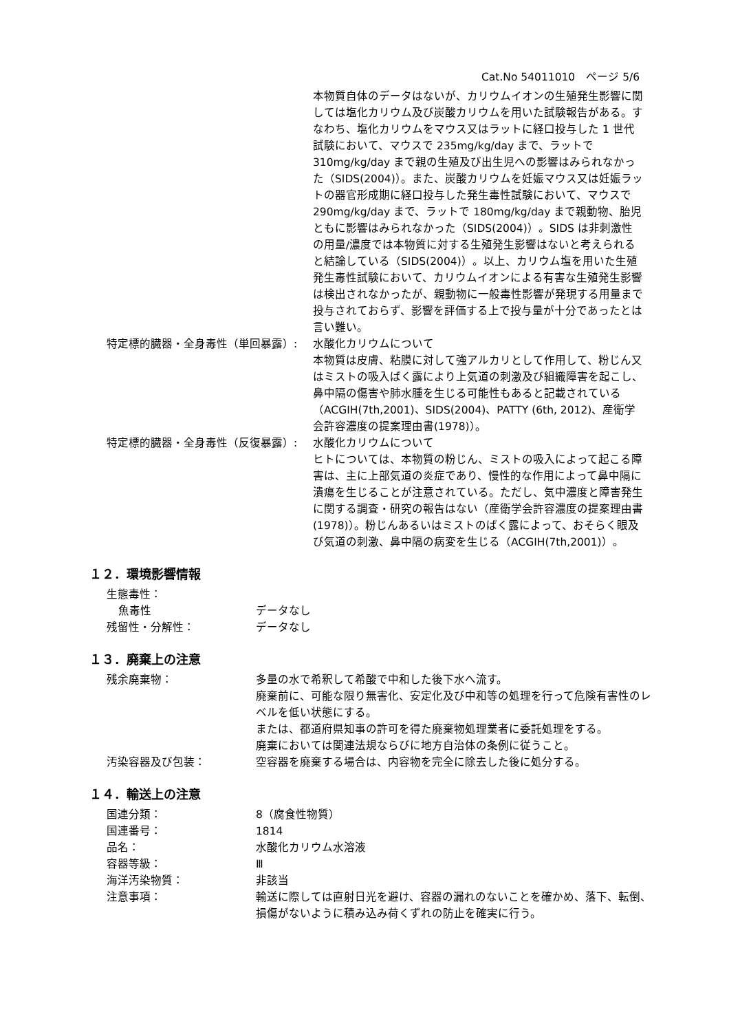Cat.No 54011010　ページ 5/6
本物質自体のデータはないが、カリウムイオンの生殖発生影響に関しては塩化カリウム及び炭酸カリウムを用いた試験報告がある。すなわち、塩化カリウムをマウス又はラットに経口投与した 1 世代試験において、マウスで 235mg/kg/day まで、ラットで 310mg/kg/day まで親の生殖及び出生児への影響はみられなかった（SIDS(2004)）。また、炭酸カリウムを妊娠マウス又は妊娠ラットの器官形成期に経口投与した発生毒性試験において、マウスで 290mg/kg/day まで、ラットで 180mg/kg/day まで親動物、胎児ともに影響はみられなかった（SIDS(2004)）。SIDS は非刺激性の用量/濃度では本物質に対する生殖発生影響はないと考えられると結論している（SIDS(2004)）。以上、カリウム塩を用いた生殖発生毒性試験において、カリウムイオンによる有害な生殖発生影響は検出されなかったが、親動物に一般毒性影響が発現する用量まで投与されておらず、影響を評価する上で投与量が十分であったとは言い難い。
特定標的臓器・全身毒性（単回暴露）: 水酸化カリウムについて
本物質は皮膚、粘膜に対して強アルカリとして作用して、粉じん又はミストの吸入ばく露により上気道の刺激及び組織障害を起こし、鼻中隔の傷害や肺水腫を生じる可能性もあると記載されている（ACGIH(7th,2001)、SIDS(2004)、PATTY (6th, 2012)、産衛学会許容濃度の提案理由書(1978)）。
特定標的臓器・全身毒性（反復暴露）: 水酸化カリウムについて
ヒトについては、本物質の粉じん、ミストの吸入によって起こる障害は、主に上部気道の炎症であり、慢性的な作用によって鼻中隔に潰瘍を生じることが注意されている。ただし、気中濃度と障害発生に関する調査・研究の報告はない（産衛学会許容濃度の提案理由書(1978)）。粉じんあるいはミストのばく露によって、おそらく眼及び気道の刺激、鼻中隔の病変を生じる（ACGIH(7th,2001)）。
１２．環境影響情報
生態毒性：
魚毒性 データなし
残留性・分解性： データなし
１３．廃棄上の注意
残余廃棄物： 多量の水で希釈して希酸で中和した後下水へ流す。
廃棄前に、可能な限り無害化、安定化及び中和等の処理を行って危険有害性のレベルを低い状態にする。
または、都道府県知事の許可を得た廃棄物処理業者に委託処理をする。
廃棄においては関連法規ならびに地方自治体の条例に従うこと。
汚染容器及び包装： 空容器を廃棄する場合は、内容物を完全に除去した後に処分する。
１４．輸送上の注意
国連分類： 8（腐食性物質）
国連番号： 1814
品名： 水酸化カリウム水溶液
容器等級： Ⅲ
海洋汚染物質： 非該当
注意事項： 輸送に際しては直射日光を避け、容器の漏れのないことを確かめ、落下、転倒、損傷がないように積み込み荷くずれの防止を確実に行う。